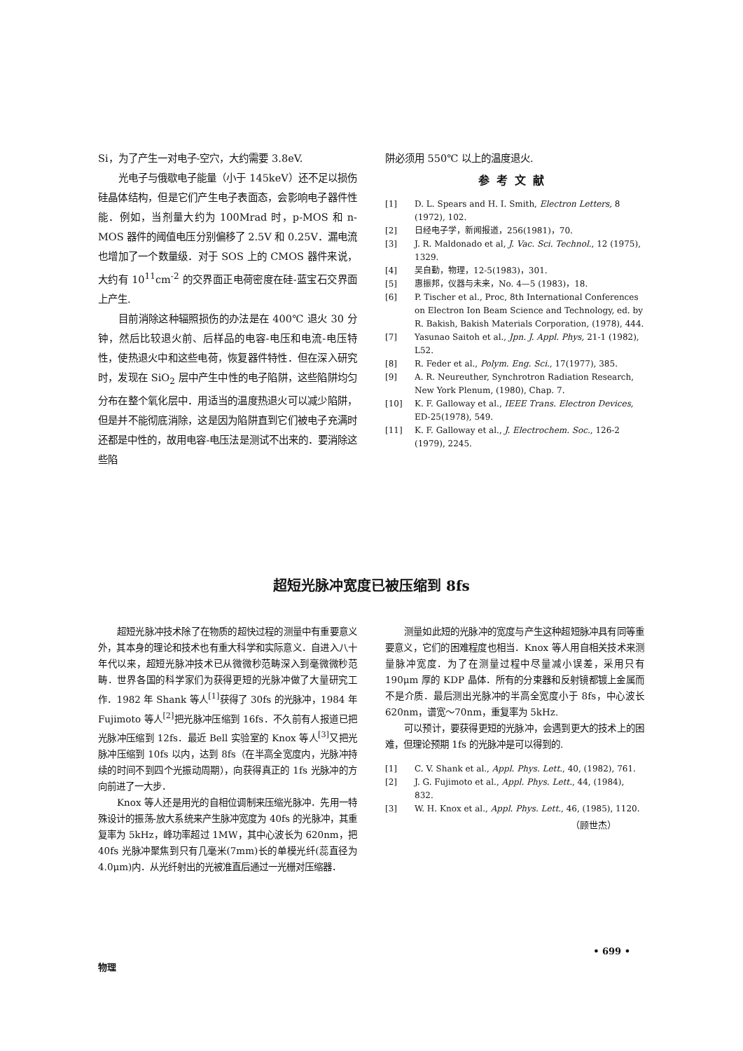Si，为了产生一对电子-空穴，大约需要 3.8eV.
光电子与俄歇电子能量（小于 145keV）还不足以损伤硅晶体结构，但是它们产生电子表面态，会影响电子器件性能．例如，当剂量大约为 100Mrad 时，p-MOS 和 n-MOS 器件的阈值电压分别偏移了 2.5V 和 0.25V．漏电流也增加了一个数量级．对于 SOS 上的 CMOS 器件来说，大约有 10<sup>11</sup>cm<sup>-2</sup> 的交界面正电荷密度在硅-蓝宝石交界面上产生.
目前消除这种辐照损伤的办法是在 400℃ 退火 30 分钟，然后比较退火前、后样品的电容-电压和电流-电压特性，使热退火中和这些电荷，恢复器件特性．但在深入研究时，发现在 SiO<sub>2</sub> 层中产生中性的电子陷阱，这些陷阱均匀分布在整个氧化层中．用适当的温度热退火可以减少陷阱，但是并不能彻底消除，这是因为陷阱直到它们被电子充满时还都是中性的，故用电容-电压法是测试不出来的．要消除这些陷
阱必须用 550℃ 以上的温度退火.
参考文献
[1] D. L. Spears and H. I. Smith, Electron Letters, 8 (1972), 102.
[2] 日经电子学，新闻报道，256(1981)，70.
[3] J. R. Maldonado et al, J. Vac. Sci. Technol., 12 (1975), 1329.
[4] 吴自勤，物理，12-5(1983)，301.
[5] 惠振邦，仪器与未来，No. 4—5 (1983)，18.
[6] P. Tischer et al., Proc, 8th International Conferences on Electron Ion Beam Science and Technology, ed. by R. Bakish, Bakish Materials Corporation, (1978), 444.
[7] Yasunao Saitoh et al., Jpn. J. Appl. Phys, 21-1 (1982), L52.
[8] R. Feder et al., Polym. Eng. Sci., 17(1977), 385.
[9] A. R. Neureuther, Synchrotron Radiation Research, New York Plenum, (1980), Chap. 7.
[10] K. F. Galloway et al., IEEE Trans. Electron Devices, ED-25(1978), 549.
[11] K. F. Galloway et al., J. Electrochem. Soc., 126-2 (1979), 2245.
超短光脉冲宽度已被压缩到 8fs
超短光脉冲技术除了在物质的超快过程的测量中有重要意义外，其本身的理论和技术也有重大科学和实际意义．自进入八十年代以来，超短光脉冲技术已从微微秒范畴深入到毫微微秒范畴．世界各国的科学家们为获得更短的光脉冲做了大量研究工作．1982 年 Shank 等人<sup>[1]</sup>获得了 30fs 的光脉冲，1984 年 Fujimoto 等人<sup>[2]</sup>把光脉冲压缩到 16fs．不久前有人报道已把光脉冲压缩到 12fs．最近 Bell 实验室的 Knox 等人<sup>[3]</sup>又把光脉冲压缩到 10fs 以内，达到 8fs（在半高全宽度内，光脉冲持续的时间不到四个光振动周期），向获得真正的 1fs 光脉冲的方向前进了一大步．
Knox 等人还是用光的自相位调制来压缩光脉冲．先用一特殊设计的振荡-放大系统来产生脉冲宽度为 40fs 的光脉冲，其重复率为 5kHz，峰功率超过 1MW，其中心波长为 620nm，把 40fs 光脉冲聚焦到只有几毫米(7mm)长的单模光纤(蕊直径为 4.0μm)内．从光纤射出的光被准直后通过一光栅对压缩器．
测量如此短的光脉冲的宽度与产生这种超短脉冲具有同等重要意义，它们的困难程度也相当．Knox 等人用自相关技术来测量脉冲宽度．为了在测量过程中尽量减小误差，采用只有 190μm 厚的 KDP 晶体．所有的分束器和反射镜都镀上金属而不是介质．最后测出光脉冲的半高全宽度小于 8fs，中心波长 620nm，谱宽～70nm，重复率为 5kHz.
可以预计，要获得更短的光脉冲，会遇到更大的技术上的困难，但理论预期 1fs 的光脉冲是可以得到的.
[1] C. V. Shank et al., Appl. Phys. Lett., 40, (1982), 761.
[2] J. G. Fujimoto et al., Appl. Phys. Lett., 44, (1984), 832.
[3] W. H. Knox et al., Appl. Phys. Lett., 46, (1985), 1120.
（顾世杰）
物理 • 699 •